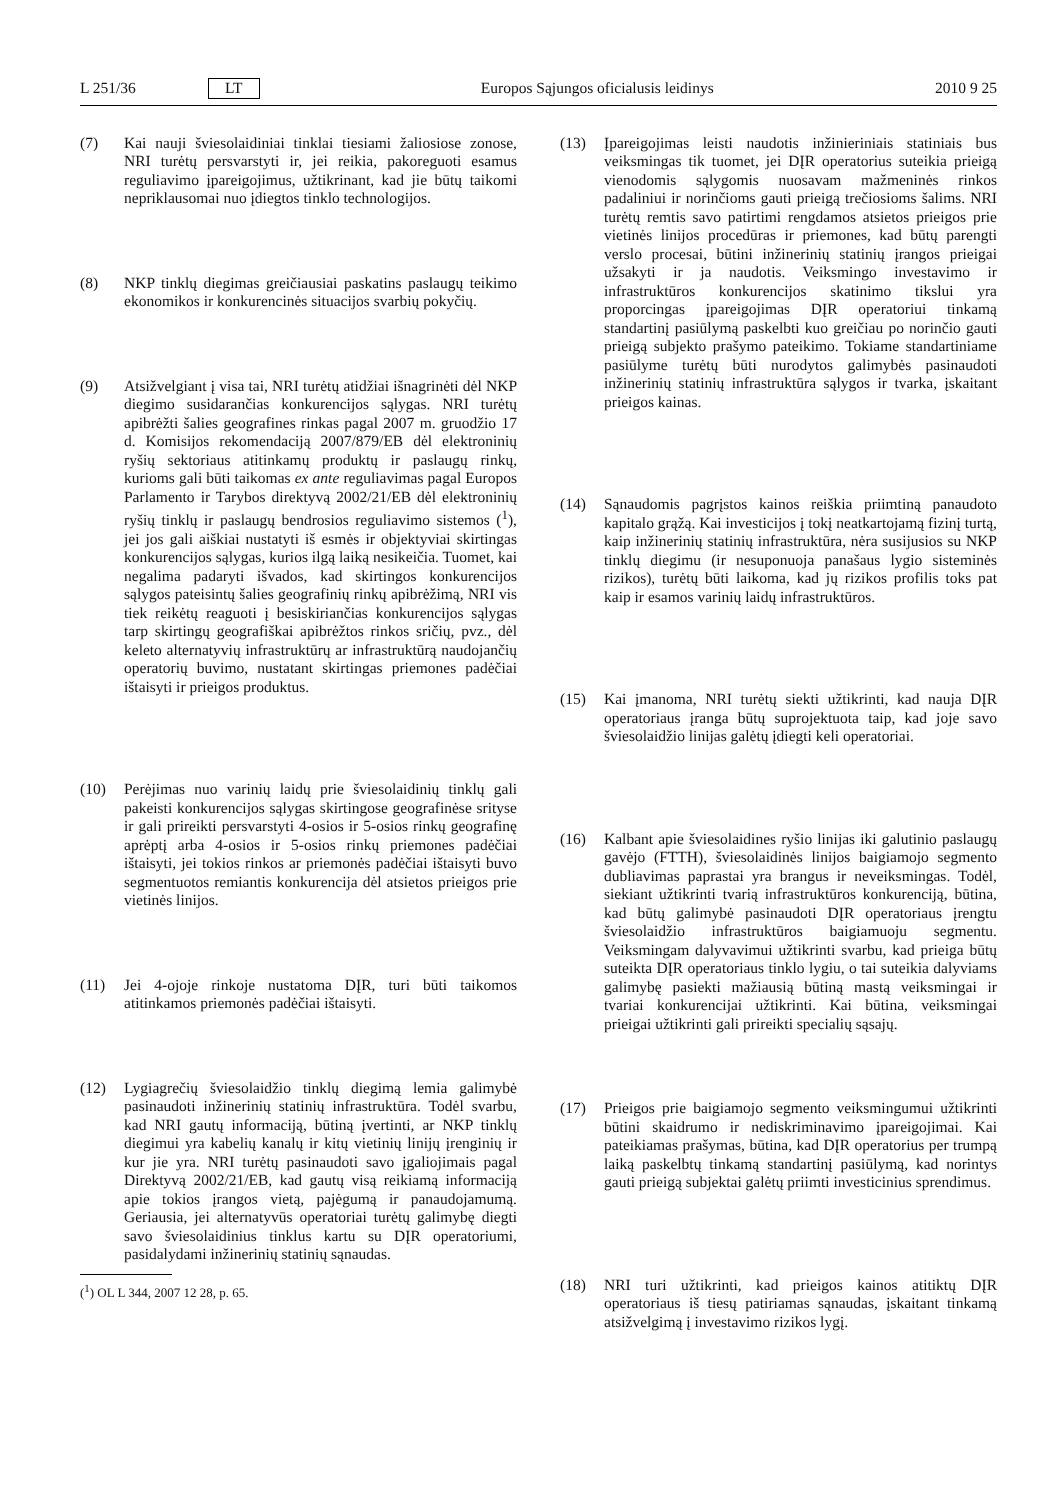L 251/36 LT Europos Sąjungos oficialusis leidinys 2010 9 25
(7) Kai nauji šviesolaidiniai tinklai tiesiami žaliosiose zonose, NRI turėtų persvarstyti ir, jei reikia, pakoreguoti esamus reguliavimo įpareigojimus, užtikrinant, kad jie būtų taikomi nepriklausomai nuo įdiegtos tinklo technologijos.
(8) NKP tinklų diegimas greičiausiai paskatins paslaugų teikimo ekonomikos ir konkurencinės situacijos svarbių pokyčių.
(9) Atsižvelgiant į visa tai, NRI turėtų atidžiai išnagrinėti dėl NKP diegimo susidarančias konkurencijos sąlygas. NRI turėtų apibrėžti šalies geografines rinkas pagal 2007 m. gruodžio 17 d. Komisijos rekomendaciją 2007/879/EB dėl elektroninių ryšių sektoriaus atitinkamų produktų ir paslaugų rinkų, kurioms gali būti taikomas ex ante reguliavimas pagal Europos Parlamento ir Tarybos direktyvą 2002/21/EB dėl elektroninių ryšių tinklų ir paslaugų bendrosios reguliavimo sistemos (<sup>1</sup>), jei jos gali aiškiai nustatyti iš esmės ir objektyviai skirtingas konkurencijos sąlygas, kurios ilgą laiką nesikeičia. Tuomet, kai negalima padaryti išvados, kad skirtingos konkurencijos sąlygos pateisintų šalies geografinių rinkų apibrėžimą, NRI vis tiek reikėtų reaguoti į besiskiriančias konkurencijos sąlygas tarp skirtingų geografiškai apibrėžtos rinkos sričių, pvz., dėl keleto alternatyvių infrastruktūrų ar infrastruktūrą naudojančių operatorių buvimo, nustatant skirtingas priemones padėčiai ištaisyti ir prieigos produktus.
(10) Perėjimas nuo varinių laidų prie šviesolaidinių tinklų gali pakeisti konkurencijos sąlygas skirtingose geografinėse srityse ir gali prireikti persvarstyti 4-osios ir 5-osios rinkų geografinę aprėptį arba 4-osios ir 5-osios rinkų priemones padėčiai ištaisyti, jei tokios rinkos ar priemonės padėčiai ištaisyti buvo segmentuotos remiantis konkurencija dėl atsietos prieigos prie vietinės linijos.
(11) Jei 4-ojoje rinkoje nustatoma DĮR, turi būti taikomos atitinkamos priemonės padėčiai ištaisyti.
(12) Lygiagrečių šviesolaidžio tinklų diegimą lemia galimybė pasinaudoti inžinerinių statinių infrastruktūra. Todėl svarbu, kad NRI gautų informaciją, būtiną įvertinti, ar NKP tinklų diegimui yra kabelių kanalų ir kitų vietinių linijų įrenginių ir kur jie yra. NRI turėtų pasinaudoti savo įgaliojimais pagal Direktyvą 2002/21/EB, kad gautų visą reikiamą informaciją apie tokios įrangos vietą, pajėgumą ir panaudojamumą. Geriausia, jei alternatyvūs operatoriai turėtų galimybę diegti savo šviesolaidinius tinklus kartu su DĮR operatoriumi, pasidalydami inžinerinių statinių sąnaudas.
(<sup>1</sup>) OL L 344, 2007 12 28, p. 65.
(13) Įpareigojimas leisti naudotis inžinieriniais statiniais bus veiksmingas tik tuomet, jei DĮR operatorius suteikia prieigą vienodomis sąlygomis nuosavam mažmeninės rinkos padaliniui ir norinčioms gauti prieigą trečiosioms šalims. NRI turėtų remtis savo patirtimi rengdamos atsietos prieigos prie vietinės linijos procedūras ir priemones, kad būtų parengti verslo procesai, būtini inžinerinių statinių įrangos prieigai užsakyti ir ja naudotis. Veiksmingo investavimo ir infrastruktūros konkurencijos skatinimo tikslui yra proporcingas įpareigojimas DĮR operatoriui tinkamą standartinį pasiūlymą paskelbti kuo greičiau po norinčio gauti prieigą subjekto prašymo pateikimo. Tokiame standartiniame pasiūlyme turėtų būti nurodytos galimybės pasinaudoti inžinerinių statinių infrastruktūra sąlygos ir tvarka, įskaitant prieigos kainas.
(14) Sąnaudomis pagrįstos kainos reiškia priimtiną panaudoto kapitalo grąžą. Kai investicijos į tokį neatkartojamą fizinį turtą, kaip inžinerinių statinių infrastruktūra, nėra susijusios su NKP tinklų diegimu (ir nesuponuoja panašaus lygio sisteminės rizikos), turėtų būti laikoma, kad jų rizikos profilis toks pat kaip ir esamos varinių laidų infrastruktūros.
(15) Kai įmanoma, NRI turėtų siekti užtikrinti, kad nauja DĮR operatoriaus įranga būtų suprojektuota taip, kad joje savo šviesolaidžio linijas galėtų įdiegti keli operatoriai.
(16) Kalbant apie šviesolaidines ryšio linijas iki galutinio paslaugų gavėjo (FTTH), šviesolaidinės linijos baigiamojo segmento dubliavimas paprastai yra brangus ir neveiksmingas. Todėl, siekiant užtikrinti tvarią infrastruktūros konkurenciją, būtina, kad būtų galimybė pasinaudoti DĮR operatoriaus įrengtu šviesolaidžio infrastruktūros baigiamuoju segmentu. Veiksmingam dalyvavimui užtikrinti svarbu, kad prieiga būtų suteikta DĮR operatoriaus tinklo lygiu, o tai suteikia dalyviams galimybę pasiekti mažiausią būtiną mastą veiksmingai ir tvariai konkurencijai užtikrinti. Kai būtina, veiksmingai prieigai užtikrinti gali prireikti specialių sąsajų.
(17) Prieigos prie baigiamojo segmento veiksmingumui užtikrinti būtini skaidrumo ir nediskriminavimo įpareigojimai. Kai pateikiamas prašymas, būtina, kad DĮR operatorius per trumpą laiką paskelbtų tinkamą standartinį pasiūlymą, kad norintys gauti prieigą subjektai galėtų priimti investicinius sprendimus.
(18) NRI turi užtikrinti, kad prieigos kainos atitiktų DĮR operatoriaus iš tiesų patiriamas sąnaudas, įskaitant tinkamą atsižvelgimą į investavimo rizikos lygį.